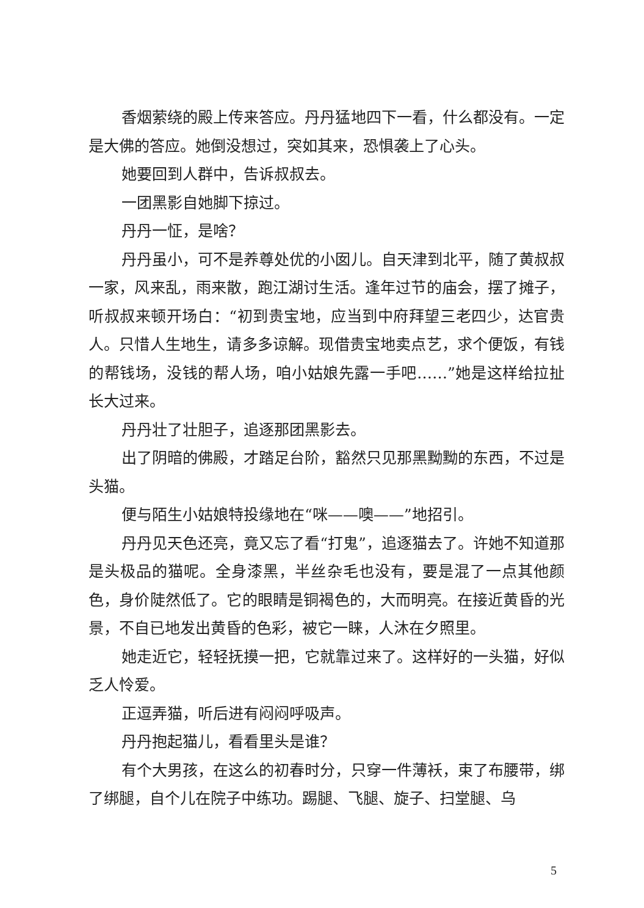香烟萦绕的殿上传来答应。丹丹猛地四下一看，什么都没有。一定是大佛的答应。她倒没想过，突如其来，恐惧袭上了心头。
她要回到人群中，告诉叔叔去。
一团黑影自她脚下掠过。
丹丹一怔，是啥？
丹丹虽小，可不是养尊处优的小囡儿。自天津到北平，随了黄叔叔一家，风来乱，雨来散，跑江湖讨生活。逢年过节的庙会，摆了摊子，听叔叔来顿开场白：“初到贵宝地，应当到中府拜望三老四少，达官贵人。只惜人生地生，请多多谅解。现借贵宝地卖点艺，求个便饭，有钱的帮钱场，没钱的帮人场，咱小姑娘先露一手吧……”她是这样给拉扯长大过来。
丹丹壮了壮胆子，追逐那团黑影去。
出了阴暗的佛殿，才踏足台阶，豁然只见那黑黝黝的东西，不过是头猫。
便与陌生小姑娘特投缘地在“咪——噢——”地招引。
丹丹见天色还亮，竟又忘了看“打鬼”，追逐猫去了。许她不知道那是头极品的猫呢。全身漆黑，半丝杂毛也没有，要是混了一点其他颜色，身价陡然低了。它的眼睛是铜褐色的，大而明亮。在接近黄昏的光景，不自已地发出黄昏的色彩，被它一睐，人沐在夕照里。
她走近它，轻轻抚摸一把，它就靠过来了。这样好的一头猫，好似乏人怜爱。
正逗弄猫，听后进有闷闷呼吸声。
丹丹抱起猫儿，看看里头是谁？
有个大男孩，在这么的初春时分，只穿一件薄袄，束了布腰带，绑了绑腿，自个儿在院子中练功。踢腿、飞腿、旋子、扫堂腿、乌
5